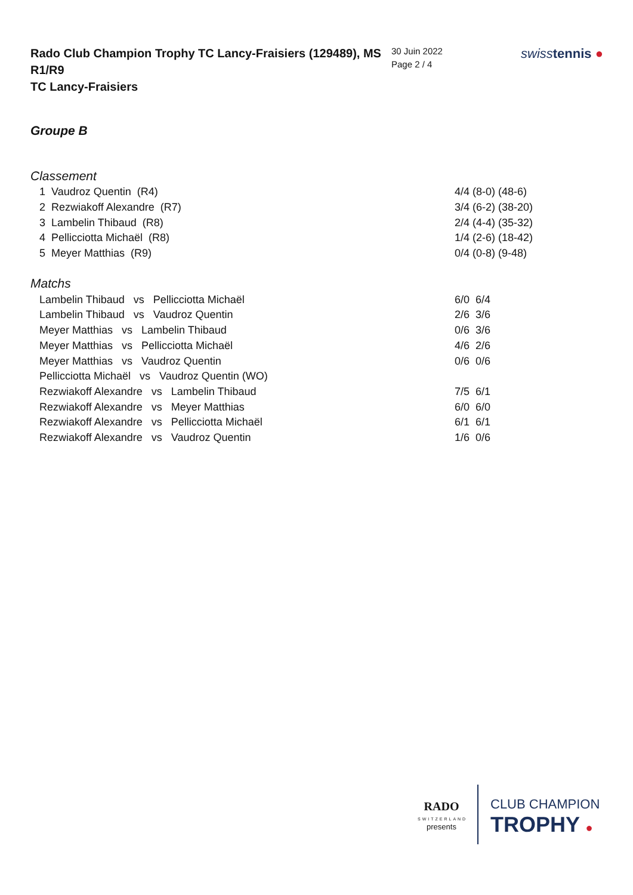Rado Club Champion Trophy TC Lancy-Fraisiers (129489), MS R1/R9
TC Lancy-Fraisiers
30 Juin 2022
Page 2 / 4
swisstennis ●
Groupe B
Classement
| 1 Vaudroz Quentin (R4) | 4/4 (8-0) (48-6) |
| 2 Rezwiakoff Alexandre (R7) | 3/4 (6-2) (38-20) |
| 3 Lambelin Thibaud (R8) | 2/4 (4-4) (35-32) |
| 4 Pellicciotta Michaël (R8) | 1/4 (2-6) (18-42) |
| 5 Meyer Matthias (R9) | 0/4 (0-8) (9-48) |
Matchs
| Lambelin Thibaud vs Pellicciotta Michaël | 6/0 6/4 |
| Lambelin Thibaud vs Vaudroz Quentin | 2/6 3/6 |
| Meyer Matthias vs Lambelin Thibaud | 0/6 3/6 |
| Meyer Matthias vs Pellicciotta Michaël | 4/6 2/6 |
| Meyer Matthias vs Vaudroz Quentin | 0/6 0/6 |
| Pellicciotta Michaël vs Vaudroz Quentin (WO) | |
| Rezwiakoff Alexandre vs Lambelin Thibaud | 7/5 6/1 |
| Rezwiakoff Alexandre vs Meyer Matthias | 6/0 6/0 |
| Rezwiakoff Alexandre vs Pellicciotta Michaël | 6/1 6/1 |
| Rezwiakoff Alexandre vs Vaudroz Quentin | 1/6 0/6 |
RADO
SWITZERLAND
presents
CLUB CHAMPION
TROPHY ●